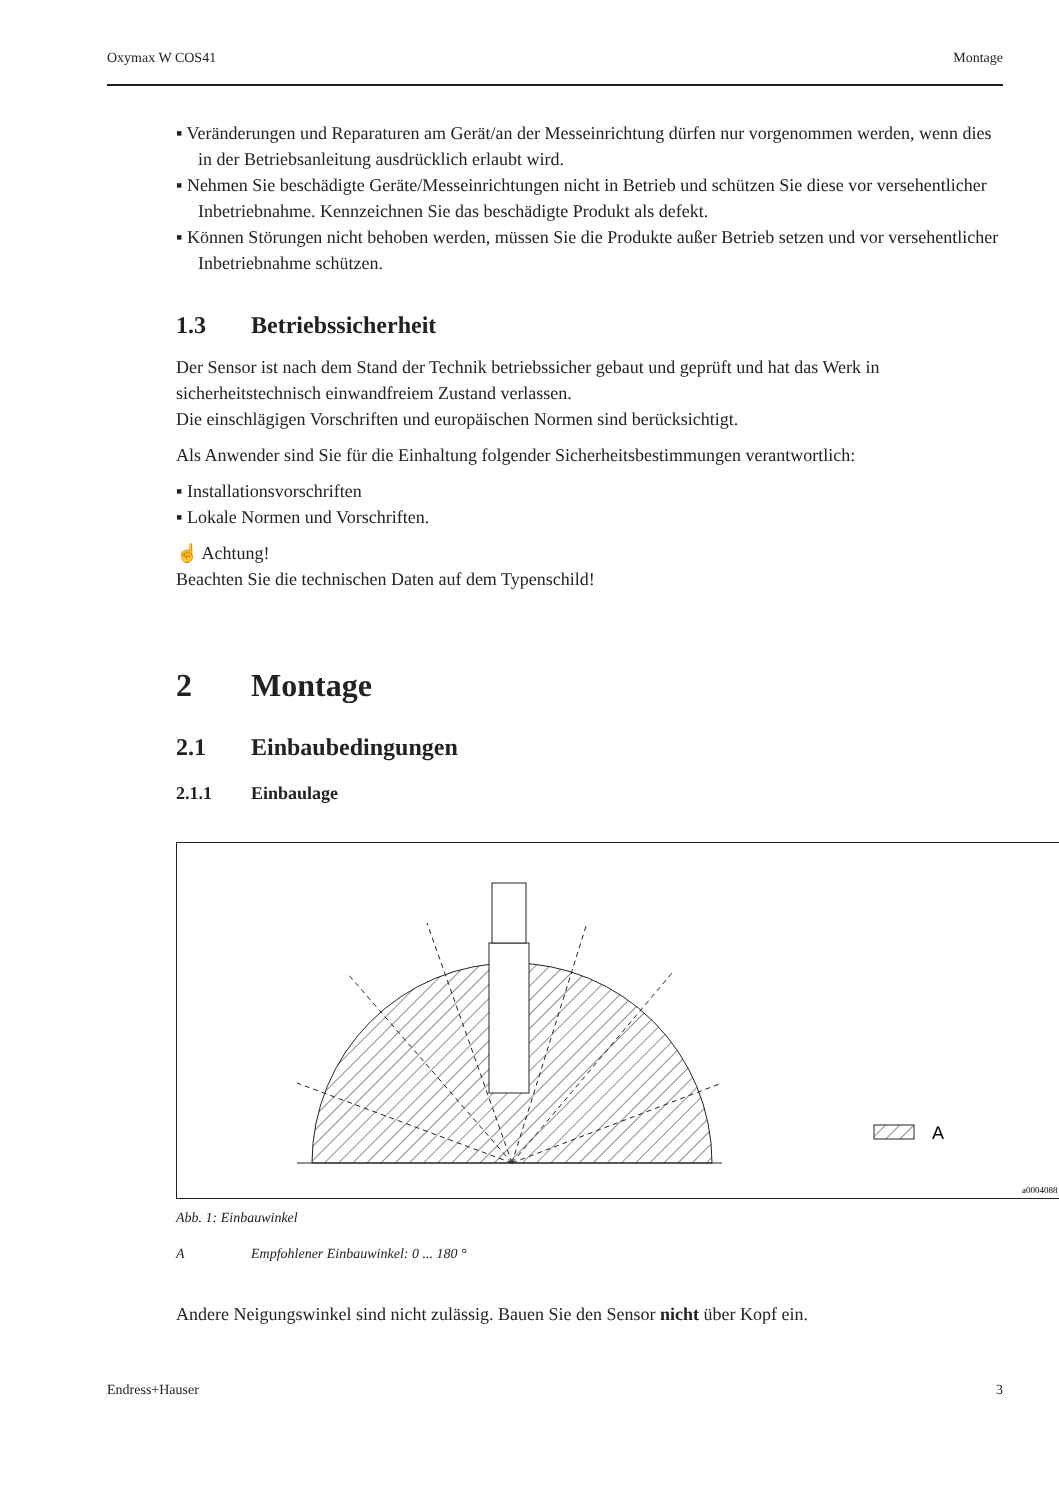Oxymax W COS41 Montage
▪ Veränderungen und Reparaturen am Gerät/an der Messeinrichtung dürfen nur vorgenommen werden, wenn dies in der Betriebsanleitung ausdrücklich erlaubt wird.
▪ Nehmen Sie beschädigte Geräte/Messeinrichtungen nicht in Betrieb und schützen Sie diese vor versehentlicher Inbetriebnahme. Kennzeichnen Sie das beschädigte Produkt als defekt.
▪ Können Störungen nicht behoben werden, müssen Sie die Produkte außer Betrieb setzen und vor versehentlicher Inbetriebnahme schützen.
1.3 Betriebssicherheit
Der Sensor ist nach dem Stand der Technik betriebssicher gebaut und geprüft und hat das Werk in sicherheitstechnisch einwandfreiem Zustand verlassen.
Die einschlägigen Vorschriften und europäischen Normen sind berücksichtigt.
Als Anwender sind Sie für die Einhaltung folgender Sicherheitsbestimmungen verantwortlich:
▪ Installationsvorschriften
▪ Lokale Normen und Vorschriften.
☝ Achtung!
Beachten Sie die technischen Daten auf dem Typenschild!
2 Montage
2.1 Einbaubedingungen
2.1.1 Einbaulage
A
a0004088
Abb. 1: Einbauwinkel
A Empfohlener Einbauwinkel: 0 ... 180 °
Andere Neigungswinkel sind nicht zulässig. Bauen Sie den Sensor nicht über Kopf ein.
Endress+Hauser 3